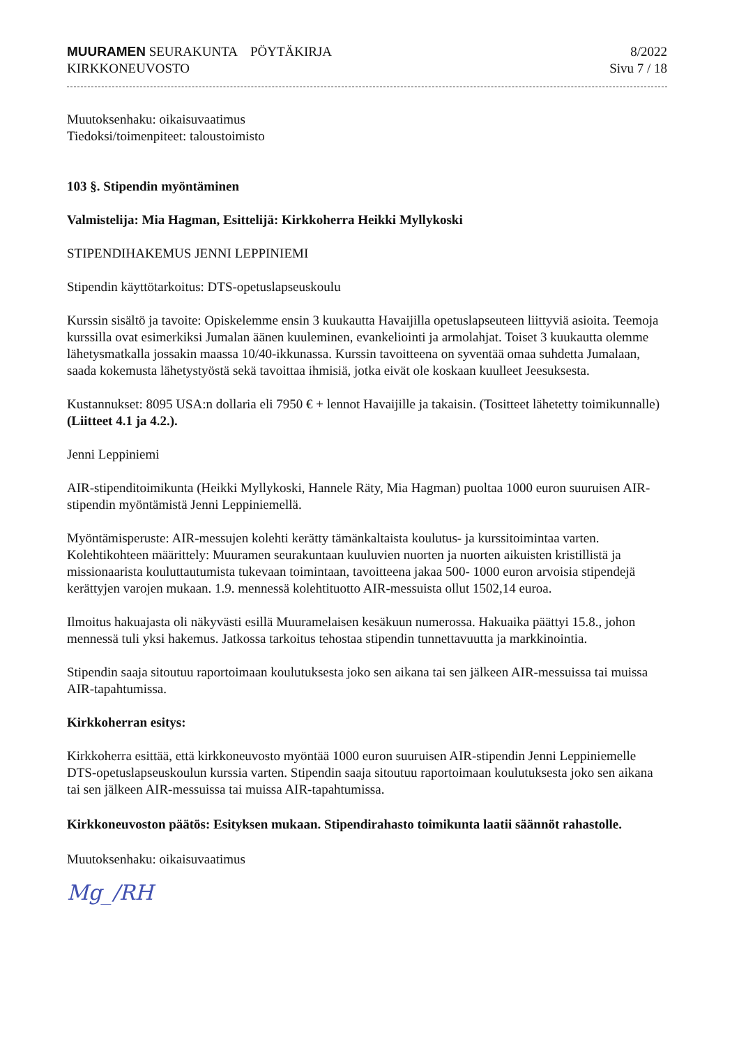MUURAMEN SEURAKUNTA PÖYTÄKIRJA
KIRKKONEUVOSTO
8/2022
Sivu 7 / 18
Muutoksenhaku: oikaisuvaatimus
Tiedoksi/toimenpiteet: taloustoimisto
103 §. Stipendin myöntäminen
Valmistelija: Mia Hagman, Esittelijä: Kirkkoherra Heikki Myllykoski
STIPENDIHAKEMUS JENNI LEPPINIEMI
Stipendin käyttötarkoitus: DTS-opetuslapseuskoulu
Kurssin sisältö ja tavoite: Opiskelemme ensin 3 kuukautta Havaijilla opetuslapseuteen liittyviä asioita. Teemoja kurssilla ovat esimerkiksi Jumalan äänen kuuleminen, evankeliointi ja armolahjat. Toiset 3 kuukautta olemme lähetysmatkalla jossakin maassa 10/40-ikkunassa. Kurssin tavoitteena on syventää omaa suhdetta Jumalaan, saada kokemusta lähetystyöstä sekä tavoittaa ihmisiä, jotka eivät ole koskaan kuulleet Jeesuksesta.
Kustannukset: 8095 USA:n dollaria eli 7950 € + lennot Havaijille ja takaisin. (Tositteet lähetetty toimikunnalle) (Liitteet 4.1 ja 4.2.).
Jenni Leppiniemi
AIR-stipenditoimikunta (Heikki Myllykoski, Hannele Räty, Mia Hagman) puoltaa 1000 euron suuruisen AIR-stipendin myöntämistä Jenni Leppiniemellä.
Myöntämisperuste: AIR-messujen kolehti kerätty tämänkaltaista koulutus- ja kurssitoimintaa varten. Kolehtikohteen määrittely: Muuramen seurakuntaan kuuluvien nuorten ja nuorten aikuisten kristillistä ja missionaarista kouluttautumista tukevaan toimintaan, tavoitteena jakaa 500- 1000 euron arvoisia stipendejä kerättyjen varojen mukaan. 1.9. mennessä kolehtituotto AIR-messuista ollut 1502,14 euroa.
Ilmoitus hakuajasta oli näkyvästi esillä Muuramelaisen kesäkuun numerossa. Hakuaika päättyi 15.8., johon mennessä tuli yksi hakemus. Jatkossa tarkoitus tehostaa stipendin tunnettavuutta ja markkinointia.
Stipendin saaja sitoutuu raportoimaan koulutuksesta joko sen aikana tai sen jälkeen AIR-messuissa tai muissa AIR-tapahtumissa.
Kirkkoherran esitys:
Kirkkoherra esittää, että kirkkoneuvosto myöntää 1000 euron suuruisen AIR-stipendin Jenni Leppiniemelle DTS-opetuslapseuskoulun kurssia varten. Stipendin saaja sitoutuu raportoimaan koulutuksesta joko sen aikana tai sen jälkeen AIR-messuissa tai muissa AIR-tapahtumissa.
Kirkkoneuvoston päätös: Esityksen mukaan. Stipendirahasto toimikunta laatii säännöt rahastolle.
Muutoksenhaku: oikaisuvaatimus
Mg_/RH